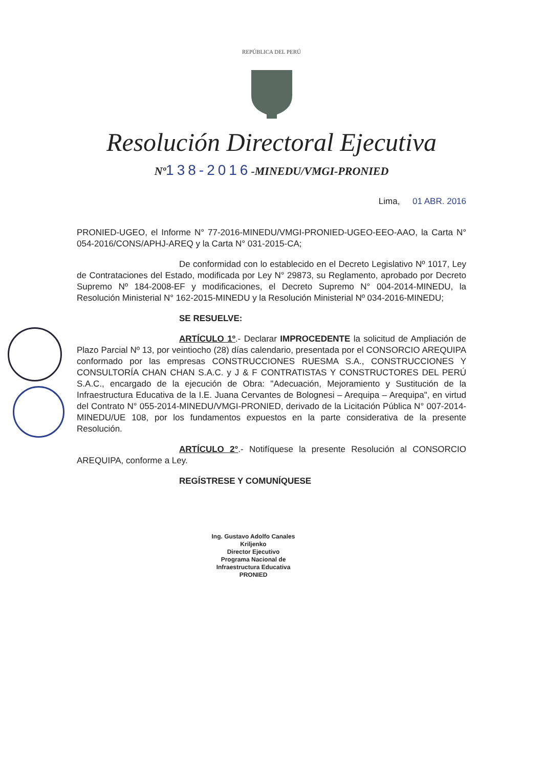REPÚBLICA DEL PERÚ
Resolución Directoral Ejecutiva
Nº138-2016-MINEDU/VMGI-PRONIED
Lima, 01 ABR. 2016
PRONIED-UGEO, el Informe N° 77-2016-MINEDU/VMGI-PRONIED-UGEO-EEO-AAO, la Carta N° 054-2016/CONS/APHJ-AREQ y la Carta N° 031-2015-CA;
De conformidad con lo establecido en el Decreto Legislativo Nº 1017, Ley de Contrataciones del Estado, modificada por Ley N° 29873, su Reglamento, aprobado por Decreto Supremo Nº 184-2008-EF y modificaciones, el Decreto Supremo N° 004-2014-MINEDU, la Resolución Ministerial N° 162-2015-MINEDU y la Resolución Ministerial Nº 034-2016-MINEDU;
SE RESUELVE:
ARTÍCULO 1º.- Declarar IMPROCEDENTE la solicitud de Ampliación de Plazo Parcial Nº 13, por veintiocho (28) días calendario, presentada por el CONSORCIO AREQUIPA conformado por las empresas CONSTRUCCIONES RUESMA S.A., CONSTRUCCIONES Y CONSULTORÍA CHAN CHAN S.A.C. y J & F CONTRATISTAS Y CONSTRUCTORES DEL PERÚ S.A.C., encargado de la ejecución de Obra: "Adecuación, Mejoramiento y Sustitución de la Infraestructura Educativa de la I.E. Juana Cervantes de Bolognesi – Arequipa – Arequipa", en virtud del Contrato N° 055-2014-MINEDU/VMGI-PRONIED, derivado de la Licitación Pública N° 007-2014-MINEDU/UE 108, por los fundamentos expuestos en la parte considerativa de la presente Resolución.
ARTÍCULO 2°.- Notifíquese la presente Resolución al CONSORCIO AREQUIPA, conforme a Ley.
REGÍSTRESE Y COMUNÍQUESE
Ing. Gustavo Adolfo Canales Kriljenko
Director Ejecutivo
Programa Nacional de Infraestructura Educativa
PRONIED